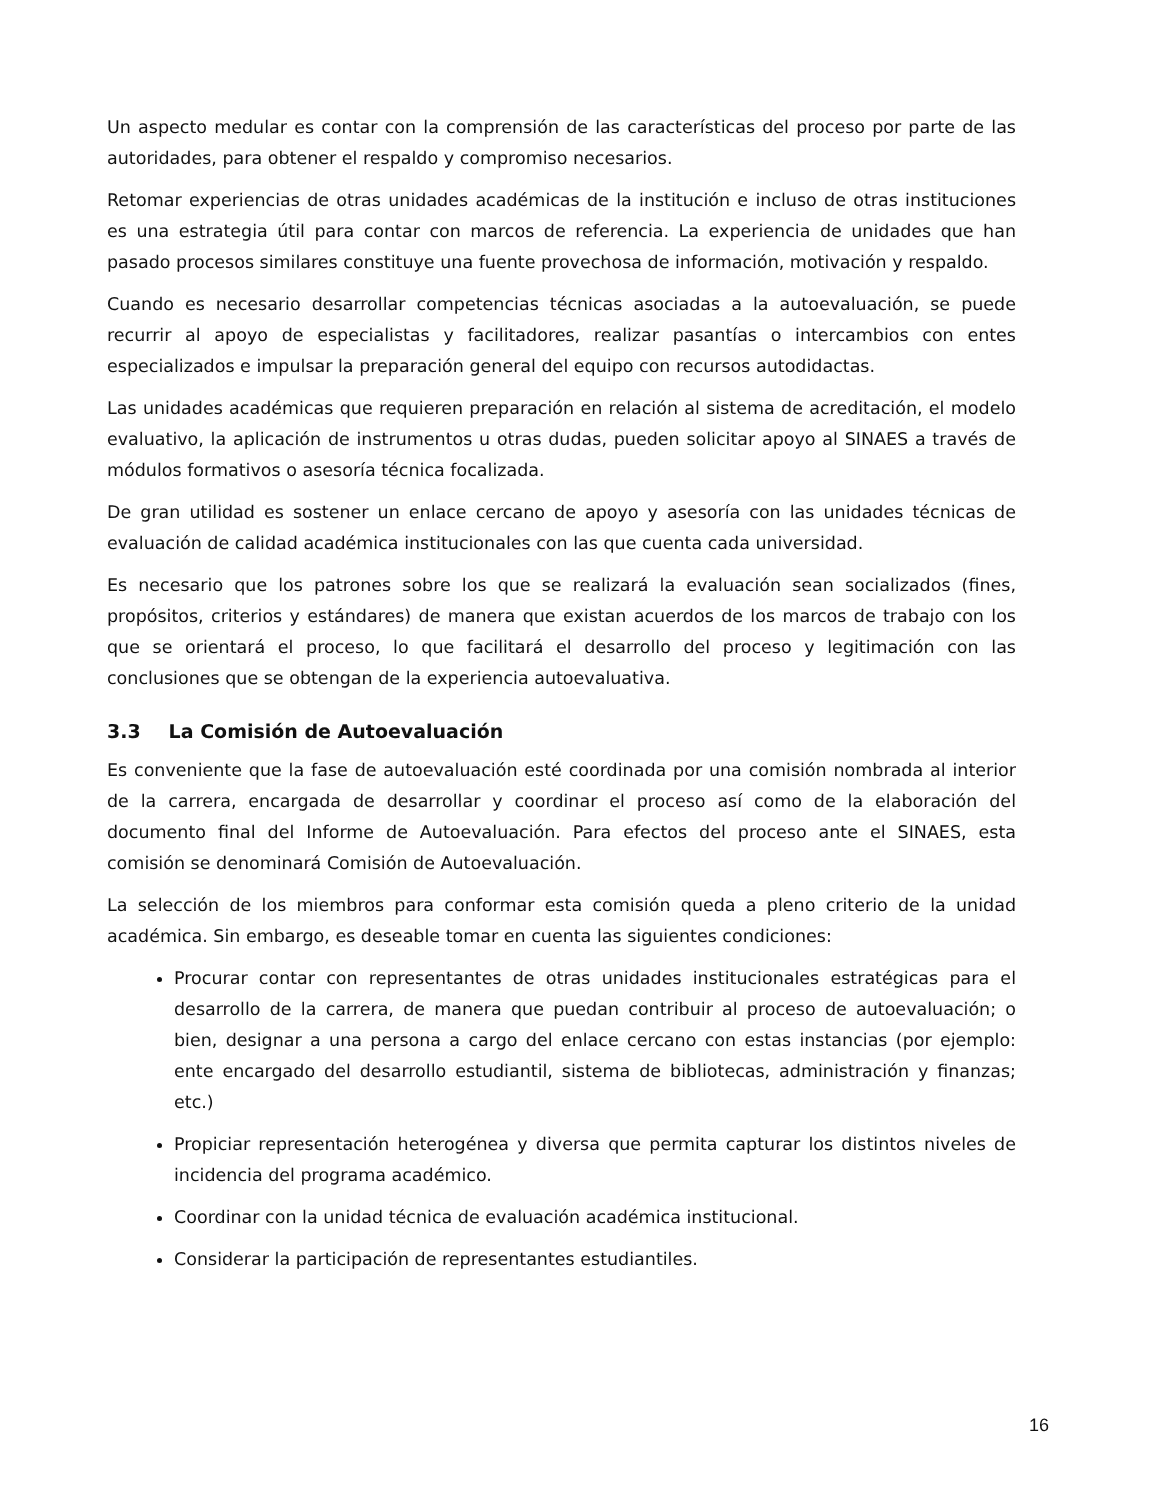Un aspecto medular es contar con la comprensión de las características del proceso por parte de las autoridades, para obtener el respaldo y compromiso necesarios.
Retomar experiencias de otras unidades académicas de la institución e incluso de otras instituciones es una estrategia útil para contar con marcos de referencia. La experiencia de unidades que han pasado procesos similares constituye una fuente provechosa de información, motivación y respaldo.
Cuando es necesario desarrollar competencias técnicas asociadas a la autoevaluación, se puede recurrir al apoyo de especialistas y facilitadores, realizar pasantías o intercambios con entes especializados e impulsar la preparación general del equipo con recursos autodidactas.
Las unidades académicas que requieren preparación en relación al sistema de acreditación, el modelo evaluativo, la aplicación de instrumentos u otras dudas, pueden solicitar apoyo al SINAES a través de módulos formativos o asesoría técnica focalizada.
De gran utilidad es sostener un enlace cercano de apoyo y asesoría con las unidades técnicas de evaluación de calidad académica institucionales con las que cuenta cada universidad.
Es necesario que los patrones sobre los que se realizará la evaluación sean socializados (fines, propósitos, criterios y estándares) de manera que existan acuerdos de los marcos de trabajo con los que se orientará el proceso, lo que facilitará el desarrollo del proceso y legitimación con las conclusiones que se obtengan de la experiencia autoevaluativa.
3.3 La Comisión de Autoevaluación
Es conveniente que la fase de autoevaluación esté coordinada por una comisión nombrada al interior de la carrera, encargada de desarrollar y coordinar el proceso así como de la elaboración del documento final del Informe de Autoevaluación. Para efectos del proceso ante el SINAES, esta comisión se denominará Comisión de Autoevaluación.
La selección de los miembros para conformar esta comisión queda a pleno criterio de la unidad académica. Sin embargo, es deseable tomar en cuenta las siguientes condiciones:
Procurar contar con representantes de otras unidades institucionales estratégicas para el desarrollo de la carrera, de manera que puedan contribuir al proceso de autoevaluación; o bien, designar a una persona a cargo del enlace cercano con estas instancias (por ejemplo: ente encargado del desarrollo estudiantil, sistema de bibliotecas, administración y finanzas; etc.)
Propiciar representación heterogénea y diversa que permita capturar los distintos niveles de incidencia del programa académico.
Coordinar con la unidad técnica de evaluación académica institucional.
Considerar la participación de representantes estudiantiles.
16